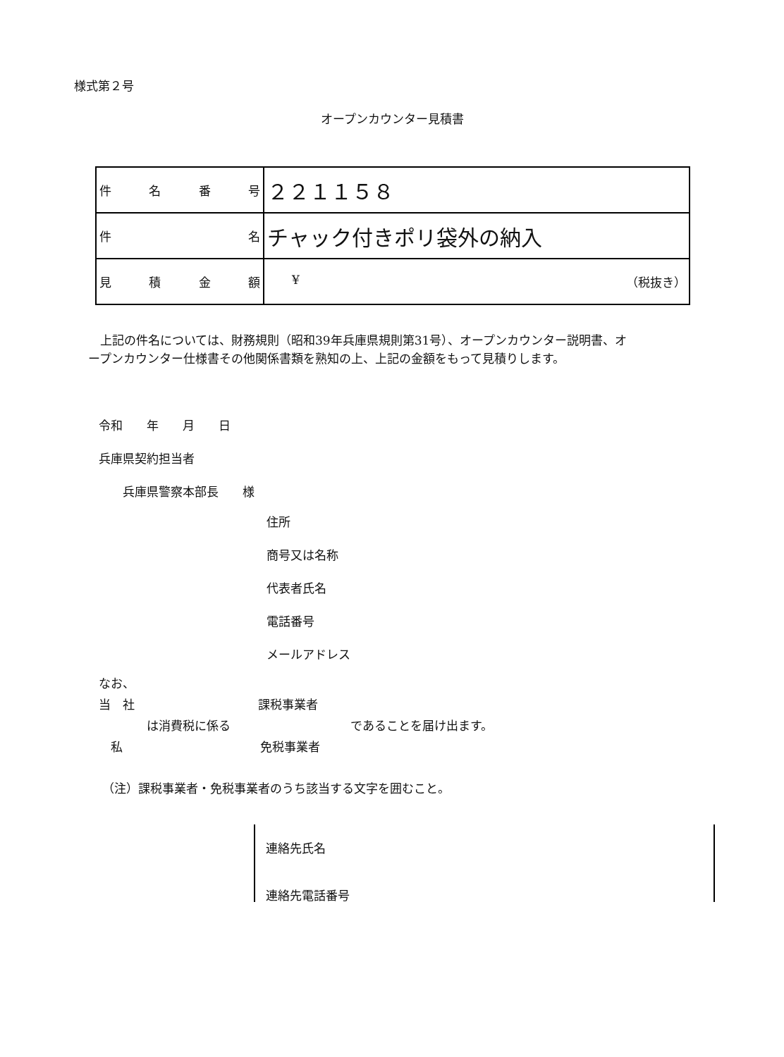様式第２号
オープンカウンター見積書
| 件 名 番 号 | ２２１１５８ |
| 件 名 | チャック付きポリ袋外の納入 |
| 見 積 金 額 | ¥ （税抜き） |
　上記の件名については、財務規則（昭和39年兵庫県規則第31号）、オープンカウンター説明書、オープンカウンター仕様書その他関係書類を熟知の上、上記の金額をもって見積りします。
令和　　年　　月　　日
兵庫県契約担当者
　　兵庫県警察本部長　　様
住所
商号又は名称
代表者氏名
電話番号
メールアドレス
なお、
当　社 課税事業者
は消費税に係る であることを届け出ます。
　私 免税事業者
（注）課税事業者・免税事業者のうち該当する文字を囲むこと。
連絡先氏名
連絡先電話番号